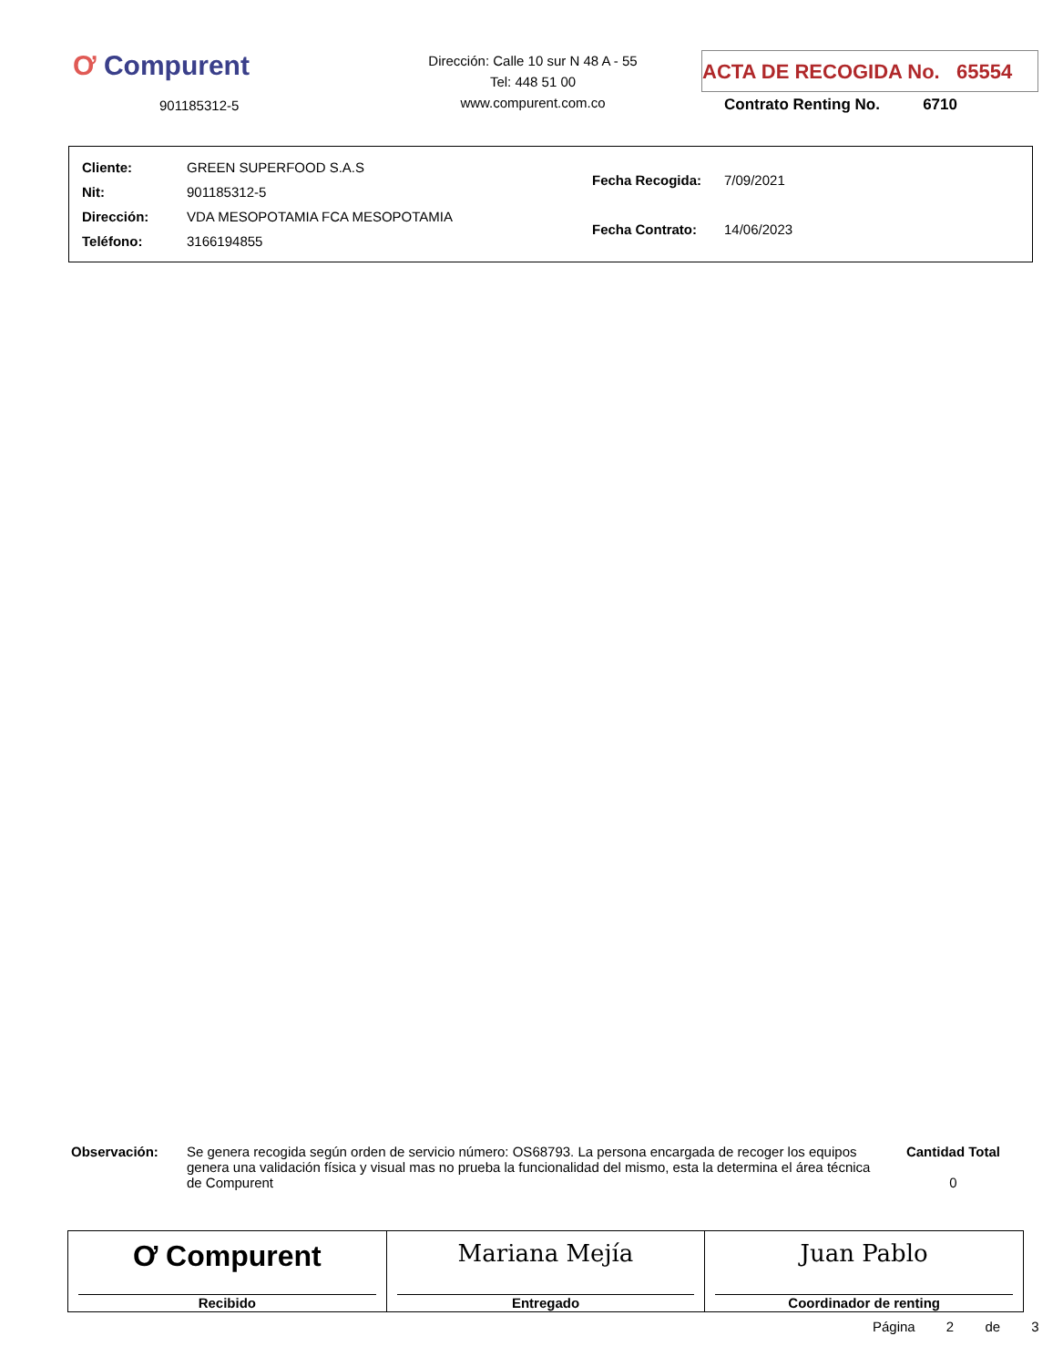Ơ Compurent
901185312-5
Dirección: Calle 10 sur N 48 A - 55
Tel: 448 51 00
www.compurent.com.co
ACTA DE RECOGIDA No. 65554
Contrato Renting No. 6710
| Cliente: GREEN SUPERFOOD S.A.S |
| Nit: 901185312-5 |
| Dirección: VDA MESOPOTAMIA FCA MESOPOTAMIA |
| Teléfono: 3166194855 |
| Fecha Recogida: 7/09/2021 |
| Fecha Contrato: 14/06/2023 |
Observación: Se genera recogida según orden de servicio número: OS68793. La persona encargada de recoger los equipos genera una validación física y visual mas no prueba la funcionalidad del mismo, esta la determina el área técnica de Compurent
Cantidad Total
0
| Ơ Compurent Recibido | Mariana Mejía Entregado | Juan Pablo Coordinador de renting |
Página 2 de 3